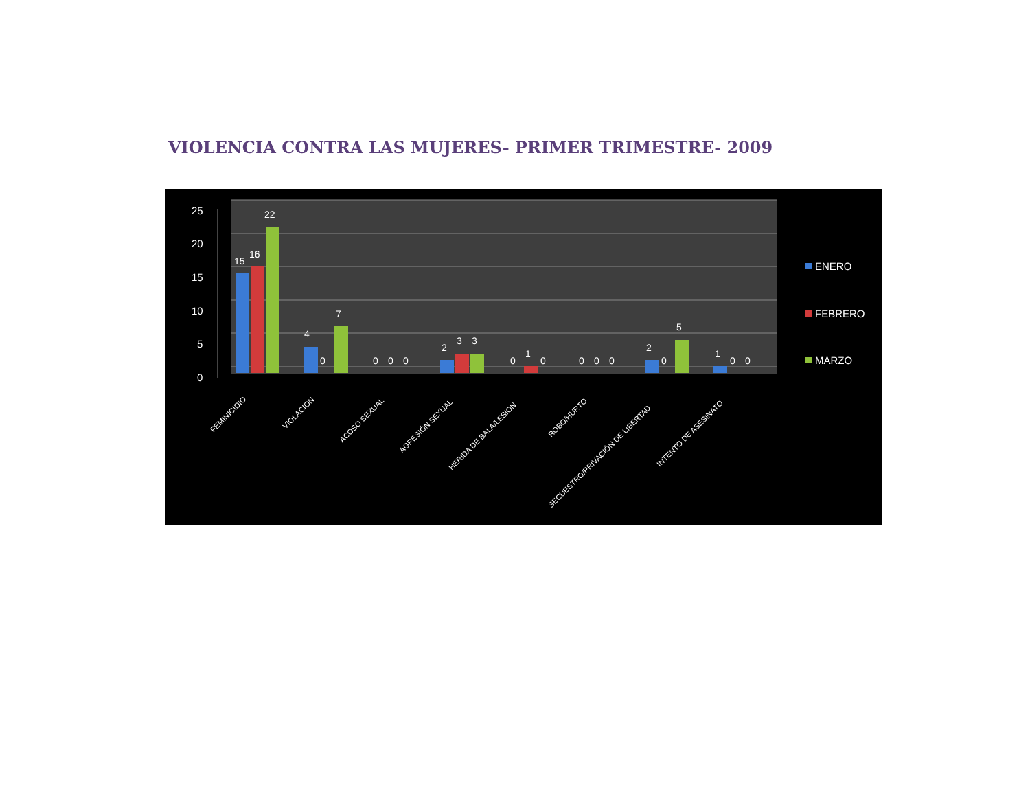VIOLENCIA CONTRA LAS MUJERES- PRIMER TRIMESTRE- 2009
25
20
15
10
5
0
15
16
22
4
0
7
0
0
0
2
3
3
0
1
0
0
0
0
2
0
5
1
0
0
FEMINICIDIO
VIOLACION
ACOSO SEXUAL
AGRESIÓN SEXUAL
HERIDA DE BALA/LESION
ROBO/HURTO
SECUESTRO/PRIVACIÓN DE LIBERTAD
INTENTO DE ASESINATO
ENERO
FEBRERO
MARZO